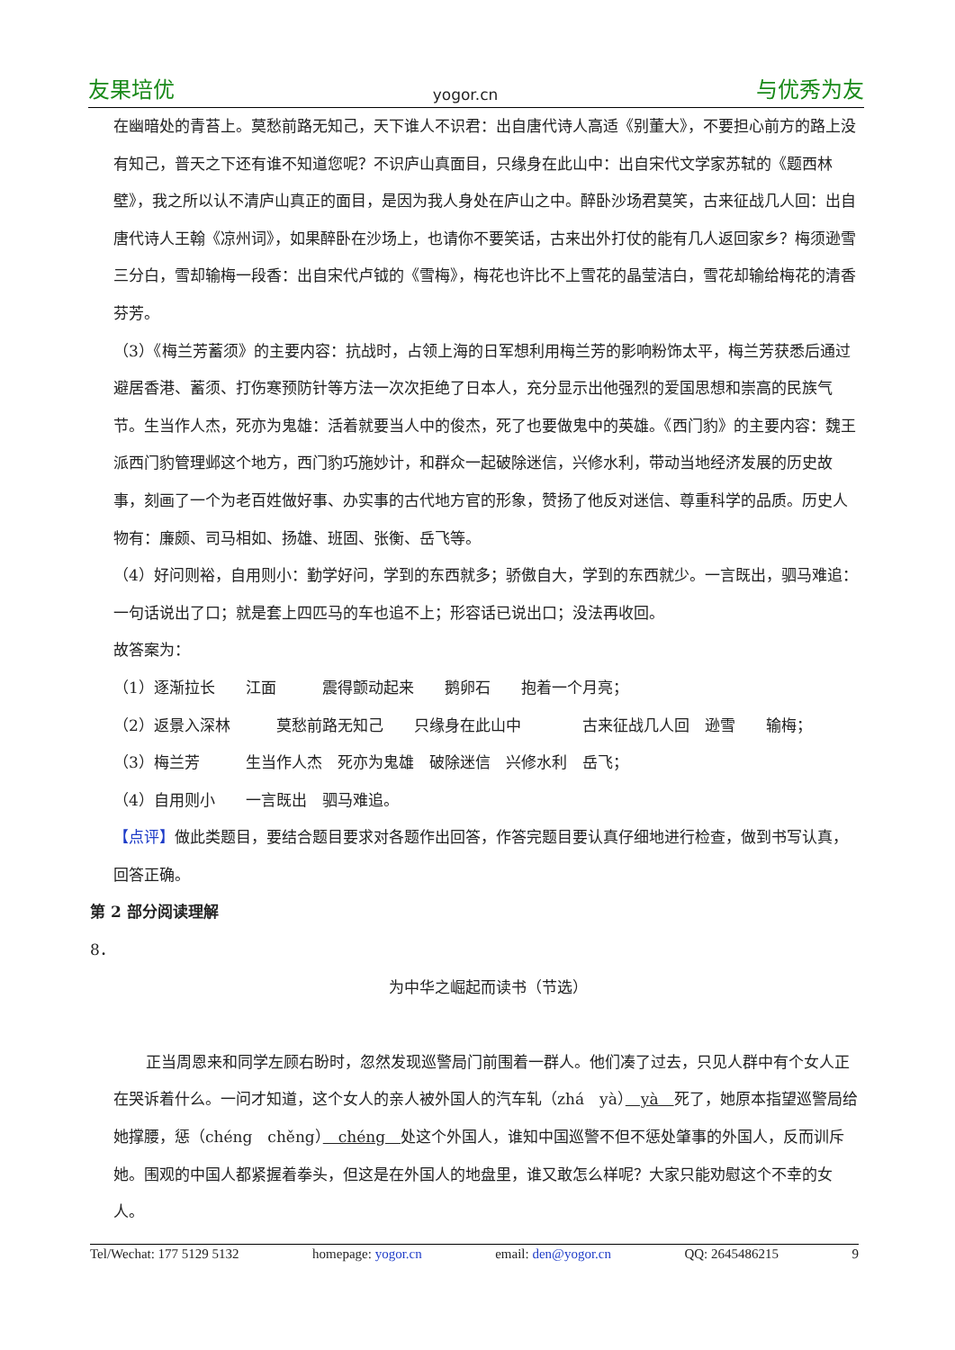友果培优 yogor.cn 与优秀为友
在幽暗处的青苔上。莫愁前路无知己，天下谁人不识君：出自唐代诗人高适《别董大》，不要担心前方的路上没有知己，普天之下还有谁不知道您呢？不识庐山真面目，只缘身在此山中：出自宋代文学家苏轼的《题西林壁》，我之所以认不清庐山真正的面目，是因为我人身处在庐山之中。醉卧沙场君莫笑，古来征战几人回：出自唐代诗人王翰《凉州词》，如果醉卧在沙场上，也请你不要笑话，古来出外打仗的能有几人返回家乡？梅须逊雪三分白，雪却输梅一段香：出自宋代卢钺的《雪梅》，梅花也许比不上雪花的晶莹洁白，雪花却输给梅花的清香芬芳。
（3）《梅兰芳蓄须》的主要内容：抗战时，占领上海的日军想利用梅兰芳的影响粉饰太平，梅兰芳获悉后通过避居香港、蓄须、打伤寒预防针等方法一次次拒绝了日本人，充分显示出他强烈的爱国思想和崇高的民族气节。生当作人杰，死亦为鬼雄：活着就要当人中的俊杰，死了也要做鬼中的英雄。《西门豹》的主要内容：魏王派西门豹管理邺这个地方，西门豹巧施妙计，和群众一起破除迷信，兴修水利，带动当地经济发展的历史故事，刻画了一个为老百姓做好事、办实事的古代地方官的形象，赞扬了他反对迷信、尊重科学的品质。历史人物有：廉颇、司马相如、扬雄、班固、张衡、岳飞等。
（4）好问则裕，自用则小：勤学好问，学到的东西就多；骄傲自大，学到的东西就少。一言既出，驷马难追：一句话说出了口；就是套上四匹马的车也追不上；形容话已说出口；没法再收回。
故答案为：
（1）逐渐拉长　　江面　　　震得颤动起来　　鹅卵石　　抱着一个月亮；
（2）返景入深林　　　莫愁前路无知己　　只缘身在此山中　　　　古来征战几人回　逊雪　　输梅；
（3）梅兰芳　　　生当作人杰　死亦为鬼雄　破除迷信　兴修水利　岳飞；
（4）自用则小　　一言既出　驷马难追。
【点评】做此类题目，要结合题目要求对各题作出回答，作答完题目要认真仔细地进行检查，做到书写认真，回答正确。
第 2 部分阅读理解
8．
为中华之崛起而读书（节选）
正当周恩来和同学左顾右盼时，忽然发现巡警局门前围着一群人。他们凑了过去，只见人群中有个女人正在哭诉着什么。一问才知道，这个女人的亲人被外国人的汽车轧（zhá　yà）　yà　死了，她原本指望巡警局给她撑腰，惩（chéng　chěng）　chéng　处这个外国人，谁知中国巡警不但不惩处肇事的外国人，反而训斥她。围观的中国人都紧握着拳头，但这是在外国人的地盘里，谁又敢怎么样呢？大家只能劝慰这个不幸的女人。
Tel/Wechat: 177 5129 5132 homepage: yogor.cn email: den@yogor.cn QQ: 2645486215 9